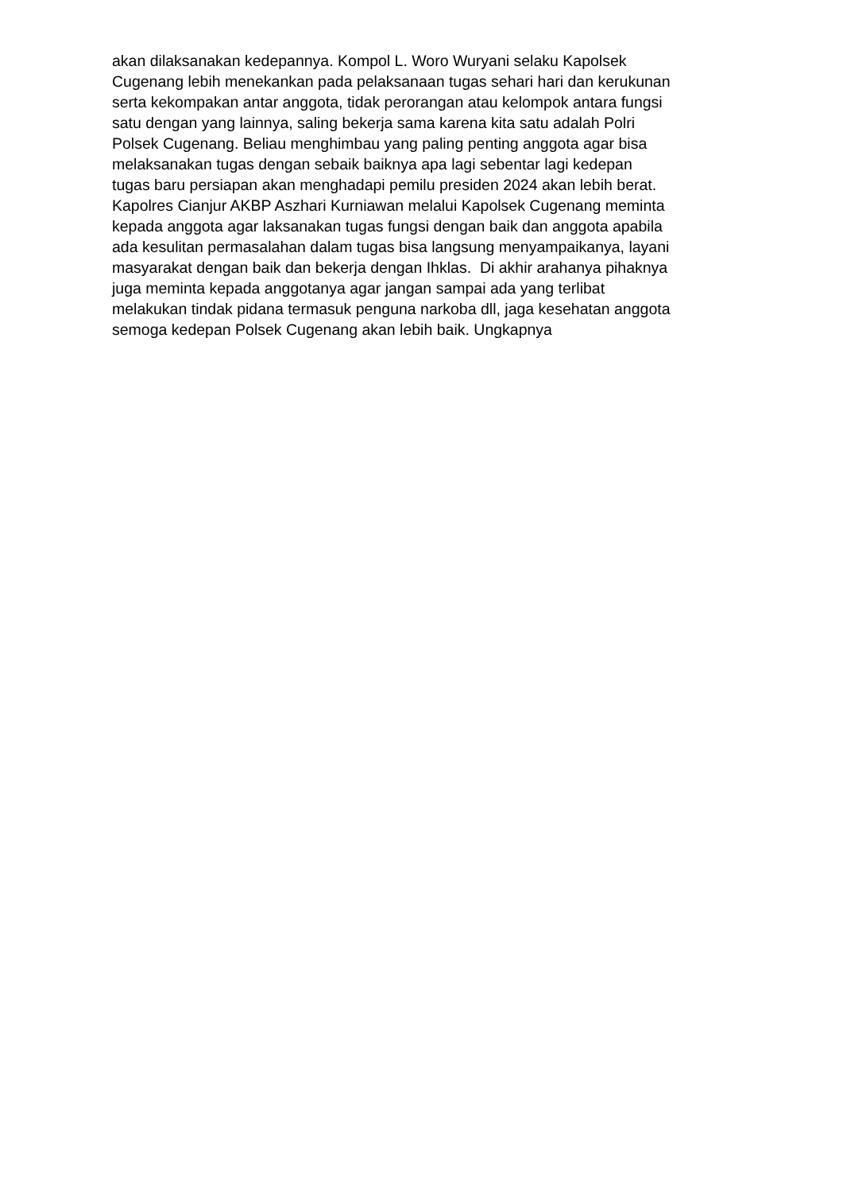akan dilaksanakan kedepannya. Kompol L. Woro Wuryani selaku Kapolsek
Cugenang lebih menekankan pada pelaksanaan tugas sehari hari dan kerukunan
serta kekompakan antar anggota, tidak perorangan atau kelompok antara fungsi
satu dengan yang lainnya, saling bekerja sama karena kita satu adalah Polri
Polsek Cugenang. Beliau menghimbau yang paling penting anggota agar bisa
melaksanakan tugas dengan sebaik baiknya apa lagi sebentar lagi kedepan
tugas baru persiapan akan menghadapi pemilu presiden 2024 akan lebih berat.
Kapolres Cianjur AKBP Aszhari Kurniawan melalui Kapolsek Cugenang meminta
kepada anggota agar laksanakan tugas fungsi dengan baik dan anggota apabila
ada kesulitan permasalahan dalam tugas bisa langsung menyampaikanya, layani
masyarakat dengan baik dan bekerja dengan Ihklas. Di akhir arahanya pihaknya
juga meminta kepada anggotanya agar jangan sampai ada yang terlibat
melakukan tindak pidana termasuk penguna narkoba dll, jaga kesehatan anggota
semoga kedepan Polsek Cugenang akan lebih baik. Ungkapnya